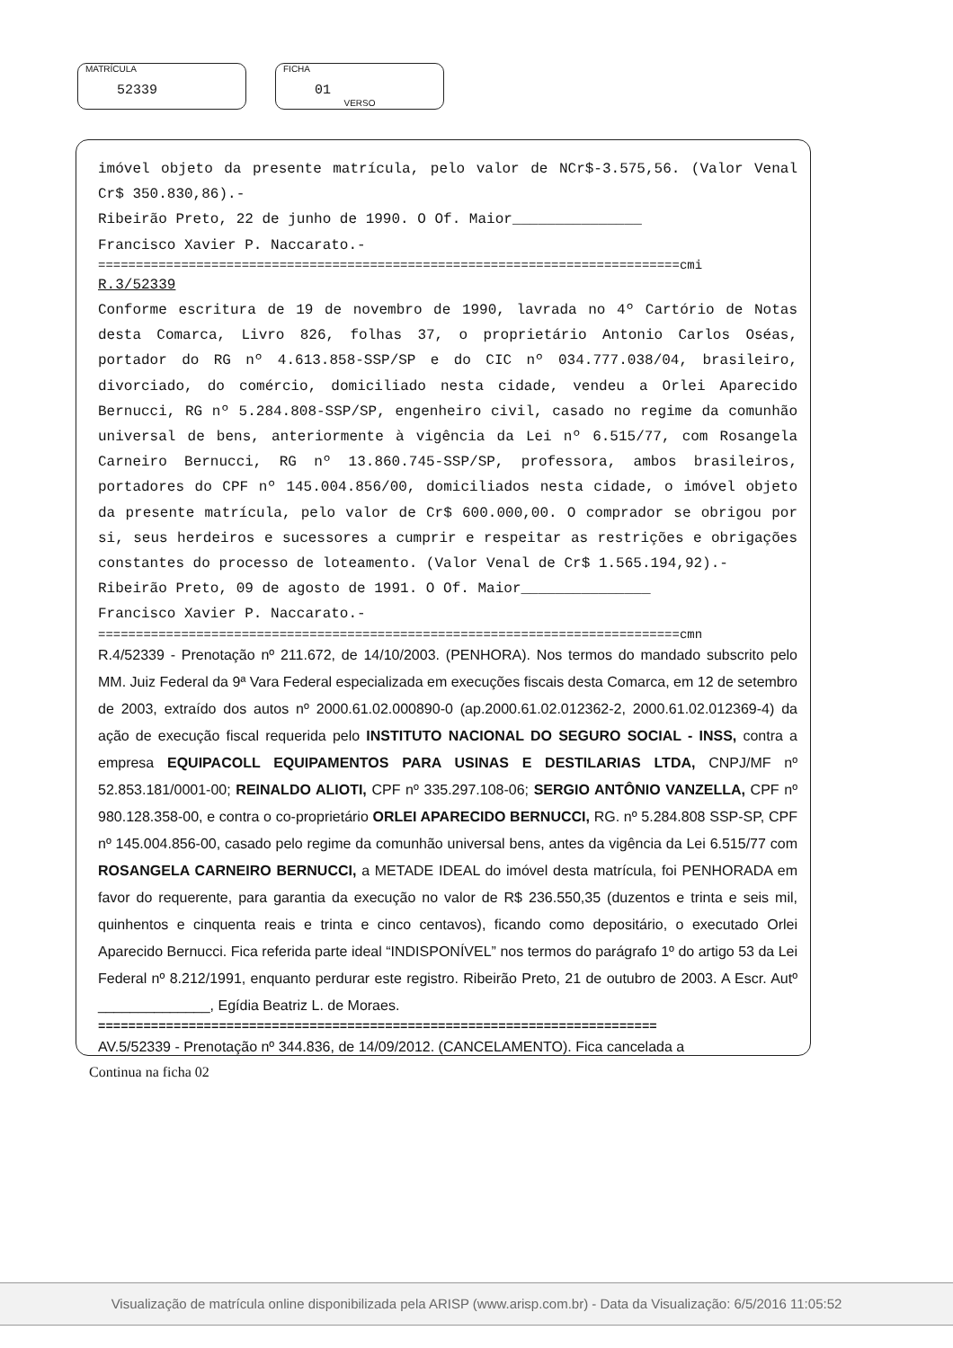MATRÍCULA
52339
FICHA
01
VERSO
imóvel objeto da presente matrícula, pelo valor de NCr$-3.575,56. (Valor Venal Cr$ 350.830,86).-
Ribeirão Preto, 22 de junho de 1990. O Of. Maior_______________
Francisco Xavier P. Naccarato.-
=============================================================================cmi
R.3/52339
Conforme escritura de 19 de novembro de 1990, lavrada no 4º Cartório de Notas desta Comarca, Livro 826, folhas 37, o proprietário Antonio Carlos Oséas, portador do RG nº 4.613.858-SSP/SP e do CIC nº 034.777.038/04, brasileiro, divorciado, do comércio, domiciliado nesta cidade, vendeu a Orlei Aparecido Bernucci, RG nº 5.284.808-SSP/SP, engenheiro civil, casado no regime da comunhão universal de bens, anteriormente à vigência da Lei nº 6.515/77, com Rosangela Carneiro Bernucci, RG nº 13.860.745-SSP/SP, professora, ambos brasileiros, portadores do CPF nº 145.004.856/00, domiciliados nesta cidade, o imóvel objeto da presente matrícula, pelo valor de Cr$ 600.000,00. O comprador se obrigou por si, seus herdeiros e sucessores a cumprir e respeitar as restrições e obrigações constantes do processo de loteamento. (Valor Venal de Cr$ 1.565.194,92).-
Ribeirão Preto, 09 de agosto de 1991. O Of. Maior_______________
Francisco Xavier P. Naccarato.-
=============================================================================cmn
R.4/52339 - Prenotação nº 211.672, de 14/10/2003. (PENHORA). Nos termos do mandado subscrito pelo MM. Juiz Federal da 9ª Vara Federal especializada em execuções fiscais desta Comarca, em 12 de setembro de 2003, extraído dos autos nº 2000.61.02.000890-0 (ap.2000.61.02.012362-2, 2000.61.02.012369-4) da ação de execução fiscal requerida pelo INSTITUTO NACIONAL DO SEGURO SOCIAL - INSS, contra a empresa EQUIPACOLL EQUIPAMENTOS PARA USINAS E DESTILARIAS LTDA, CNPJ/MF nº 52.853.181/0001-00; REINALDO ALIOTI, CPF nº 335.297.108-06; SERGIO ANTÔNIO VANZELLA, CPF nº 980.128.358-00, e contra o co-proprietário ORLEI APARECIDO BERNUCCI, RG. nº 5.284.808 SSP-SP, CPF nº 145.004.856-00, casado pelo regime da comunhão universal bens, antes da vigência da Lei 6.515/77 com ROSANGELA CARNEIRO BERNUCCI, a METADE IDEAL do imóvel desta matrícula, foi PENHORADA em favor do requerente, para garantia da execução no valor de R$ 236.550,35 (duzentos e trinta e seis mil, quinhentos e cinquenta reais e trinta e cinco centavos), ficando como depositário, o executado Orlei Aparecido Bernucci. Fica referida parte ideal “INDISPONÍVEL” nos termos do parágrafo 1º do artigo 53 da Lei Federal nº 8.212/1991, enquanto perdurar este registro. Ribeirão Preto, 21 de outubro de 2003. A Escr. Autº ______________, Egídia Beatriz L. de Moraes.
==========================================================================
AV.5/52339 - Prenotação nº 344.836, de 14/09/2012. (CANCELAMENTO). Fica cancelada a
Continua na ficha 02
Visualização de matrícula online disponibilizada pela ARISP (www.arisp.com.br) - Data da Visualização: 6/5/2016 11:05:52